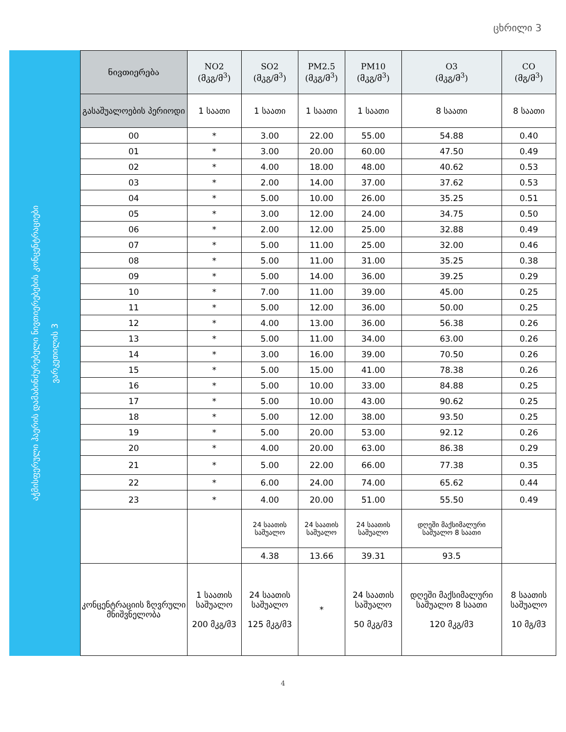ცხრილი 3
აჭმისფერული ჰაერის დამაბინძურებელი ნივთიერებების კონცენტრაციები
ვარკეთილის 3
| ნივთიერება | NO2 (მკგ/მ<sup>3</sup>) | SO2 (მკგ/მ<sup>3</sup>) | PM2.5 (მკგ/მ<sup>3</sup>) | PM10 (მკგ/მ<sup>3</sup>) | O3 (მკგ/მ<sup>3</sup>) | CO (მგ/მ<sup>3</sup>) |
| --- | --- | --- | --- | --- | --- | --- |
| გასაშუალოების პერიოდი | 1 საათი | 1 საათი | 1 საათი | 1 საათი | 8 საათი | 8 საათი |
| 00 | * | 3.00 | 22.00 | 55.00 | 54.88 | 0.40 |
| 01 | * | 3.00 | 20.00 | 60.00 | 47.50 | 0.49 |
| 02 | * | 4.00 | 18.00 | 48.00 | 40.62 | 0.53 |
| 03 | * | 2.00 | 14.00 | 37.00 | 37.62 | 0.53 |
| 04 | * | 5.00 | 10.00 | 26.00 | 35.25 | 0.51 |
| 05 | * | 3.00 | 12.00 | 24.00 | 34.75 | 0.50 |
| 06 | * | 2.00 | 12.00 | 25.00 | 32.88 | 0.49 |
| 07 | * | 5.00 | 11.00 | 25.00 | 32.00 | 0.46 |
| 08 | * | 5.00 | 11.00 | 31.00 | 35.25 | 0.38 |
| 09 | * | 5.00 | 14.00 | 36.00 | 39.25 | 0.29 |
| 10 | * | 7.00 | 11.00 | 39.00 | 45.00 | 0.25 |
| 11 | * | 5.00 | 12.00 | 36.00 | 50.00 | 0.25 |
| 12 | * | 4.00 | 13.00 | 36.00 | 56.38 | 0.26 |
| 13 | * | 5.00 | 11.00 | 34.00 | 63.00 | 0.26 |
| 14 | * | 3.00 | 16.00 | 39.00 | 70.50 | 0.26 |
| 15 | * | 5.00 | 15.00 | 41.00 | 78.38 | 0.26 |
| 16 | * | 5.00 | 10.00 | 33.00 | 84.88 | 0.25 |
| 17 | * | 5.00 | 10.00 | 43.00 | 90.62 | 0.25 |
| 18 | * | 5.00 | 12.00 | 38.00 | 93.50 | 0.25 |
| 19 | * | 5.00 | 20.00 | 53.00 | 92.12 | 0.26 |
| 20 | * | 4.00 | 20.00 | 63.00 | 86.38 | 0.29 |
| 21 | * | 5.00 | 22.00 | 66.00 | 77.38 | 0.35 |
| 22 | * | 6.00 | 24.00 | 74.00 | 65.62 | 0.44 |
| 23 | * | 4.00 | 20.00 | 51.00 | 55.50 | 0.49 |
| | | 24 საათის საშუალო | 24 საათის საშუალო | 24 საათის საშუალო | დღეში მაქსიმალური საშუალო 8 საათი | |
| | | 4.38 | 13.66 | 39.31 | 93.5 | |
| კონცენტრაციის ზღვრული მნიშვნელობა | 1 საათის საშუალო 200 მკგ/მ3 | 24 საათის საშუალო 125 მკგ/მ3 | * | 24 საათის საშუალო 50 მკგ/მ3 | დღეში მაქსიმალური საშუალო 8 საათი 120 მკგ/მ3 | 8 საათის საშუალო 10 მგ/მ3 |
4